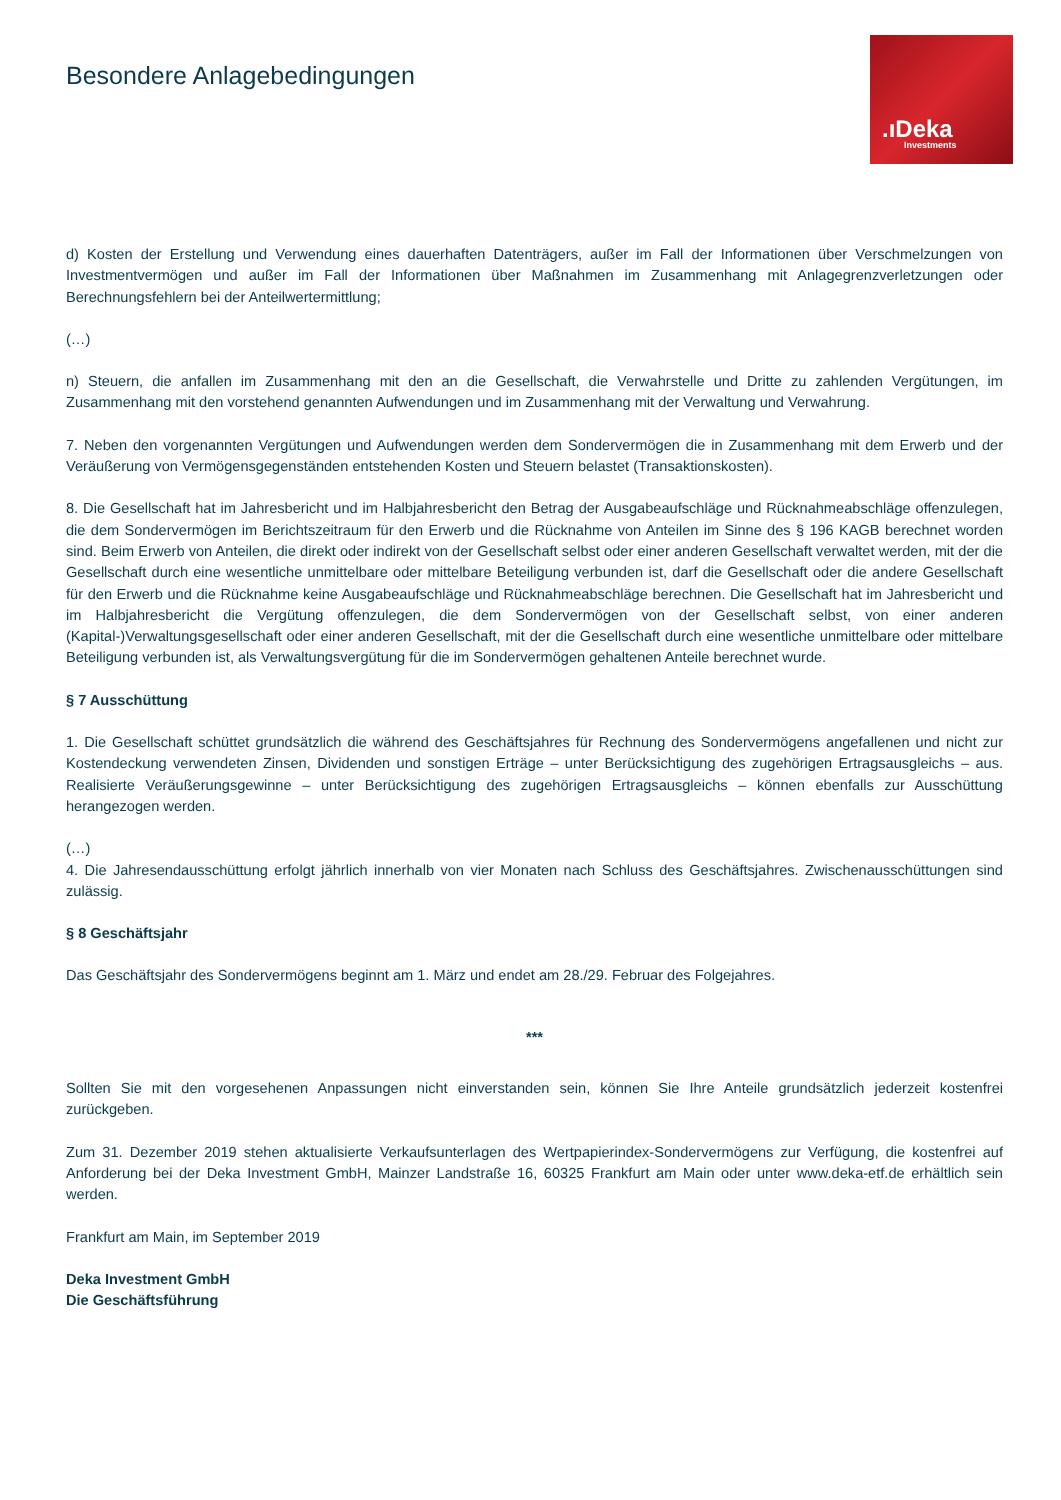Besondere Anlagebedingungen
.ıDeka
Investments
d) Kosten der Erstellung und Verwendung eines dauerhaften Datenträgers, außer im Fall der Informationen über Verschmelzungen von Investmentvermögen und außer im Fall der Informationen über Maßnahmen im Zusammenhang mit Anlagegrenzverletzungen oder Berechnungsfehlern bei der Anteilwertermittlung;
(…)
n) Steuern, die anfallen im Zusammenhang mit den an die Gesellschaft, die Verwahrstelle und Dritte zu zahlenden Vergütungen, im Zusammenhang mit den vorstehend genannten Aufwendungen und im Zusammenhang mit der Verwaltung und Verwahrung.
7. Neben den vorgenannten Vergütungen und Aufwendungen werden dem Sondervermögen die in Zusammenhang mit dem Erwerb und der Veräußerung von Vermögensgegenständen entstehenden Kosten und Steuern belastet (Transaktionskosten).
8. Die Gesellschaft hat im Jahresbericht und im Halbjahresbericht den Betrag der Ausgabeaufschläge und Rücknahmeabschläge offenzulegen, die dem Sondervermögen im Berichtszeitraum für den Erwerb und die Rücknahme von Anteilen im Sinne des § 196 KAGB berechnet worden sind. Beim Erwerb von Anteilen, die direkt oder indirekt von der Gesellschaft selbst oder einer anderen Gesellschaft verwaltet werden, mit der die Gesellschaft durch eine wesentliche unmittelbare oder mittelbare Beteiligung verbunden ist, darf die Gesellschaft oder die andere Gesellschaft für den Erwerb und die Rücknahme keine Ausgabeaufschläge und Rücknahmeabschläge berechnen. Die Gesellschaft hat im Jahresbericht und im Halbjahresbericht die Vergütung offenzulegen, die dem Sondervermögen von der Gesellschaft selbst, von einer anderen (Kapital-)Verwaltungsgesellschaft oder einer anderen Gesellschaft, mit der die Gesellschaft durch eine wesentliche unmittelbare oder mittelbare Beteiligung verbunden ist, als Verwaltungsvergütung für die im Sondervermögen gehaltenen Anteile berechnet wurde.
§ 7 Ausschüttung
1. Die Gesellschaft schüttet grundsätzlich die während des Geschäftsjahres für Rechnung des Sondervermögens angefallenen und nicht zur Kostendeckung verwendeten Zinsen, Dividenden und sonstigen Erträge – unter Berücksichtigung des zugehörigen Ertragsausgleichs – aus. Realisierte Veräußerungsgewinne – unter Berücksichtigung des zugehörigen Ertragsausgleichs – können ebenfalls zur Ausschüttung herangezogen werden.
(…)
4. Die Jahresendausschüttung erfolgt jährlich innerhalb von vier Monaten nach Schluss des Geschäftsjahres. Zwischenausschüttungen sind zulässig.
§ 8 Geschäftsjahr
Das Geschäftsjahr des Sondervermögens beginnt am 1. März und endet am 28./29. Februar des Folgejahres.
***
Sollten Sie mit den vorgesehenen Anpassungen nicht einverstanden sein, können Sie Ihre Anteile grundsätzlich jederzeit kostenfrei zurückgeben.
Zum 31. Dezember 2019 stehen aktualisierte Verkaufsunterlagen des Wertpapierindex-Sondervermögens zur Verfügung, die kostenfrei auf Anforderung bei der Deka Investment GmbH, Mainzer Landstraße 16, 60325 Frankfurt am Main oder unter www.deka-etf.de erhältlich sein werden.
Frankfurt am Main, im September 2019
Deka Investment GmbH
Die Geschäftsführung